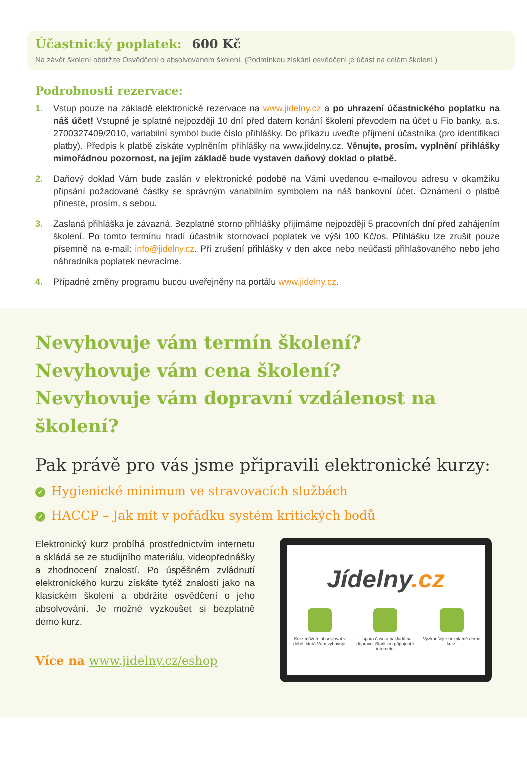Účastnický poplatek: 600 Kč
Na závěr školení obdržíte Osvědčení o absolvovaném školení. (Podmínkou získání osvědčení je účast na celém školení.)
Podrobnosti rezervace:
1. Vstup pouze na základě elektronické rezervace na www.jidelny.cz a po uhrazení účastnického poplatku na náš účet! Vstupné je splatné nejpozději 10 dní před datem konání školení převodem na účet u Fio banky, a.s. 2700327409/2010, variabilní symbol bude číslo přihlášky. Do příkazu uveďte příjmení účastníka (pro identifikaci platby). Předpis k platbě získáte vyplněním přihlášky na www.jidelny.cz. Věnujte, prosím, vyplnění přihlášky mimořádnou pozornost, na jejím základě bude vystaven daňový doklad o platbě.
2. Daňový doklad Vám bude zaslán v elektronické podobě na Vámi uvedenou e-mailovou adresu v okamžiku připsání požadované částky se správným variabilním symbolem na náš bankovní účet. Oznámení o platbě přineste, prosím, s sebou.
3. Zaslaná přihláška je závazná. Bezplatné storno přihlášky přijímáme nejpozději 5 pracovních dní před zahájením školení. Po tomto termínu hradí účastník stornovací poplatek ve výši 100 Kč/os. Přihlášku lze zrušit pouze písemně na e-mail: info@jidelny.cz. Při zrušení přihlášky v den akce nebo neúčasti přihlašovaného nebo jeho náhradníka poplatek nevracíme.
4. Případné změny programu budou uveřejněny na portálu www.jidelny.cz.
Nevyhovuje vám termín školení?
Nevyhovuje vám cena školení?
Nevyhovuje vám dopravní vzdálenost na školení?
Pak právě pro vás jsme připravili elektronické kurzy:
✓ Hygienické minimum ve stravovacích službách
✓ HACCP – Jak mít v pořádku systém kritických bodů
Elektronický kurz probíhá prostřednictvím internetu a skládá se ze studijního materiálu, videopřednášky a zhodnocení znalostí. Po úspěšném zvládnutí elektronického kurzu získáte tytéž znalosti jako na klasickém školení a obdržíte osvědčení o jeho absolvování. Je možné vyzkoušet si bezplatně demo kurz.
Více na www.jidelny.cz/eshop
Jídelny.cz
Kurz můžete absolvovat v době, která Vám vyhovuje.
Úspora času a nákladů na dopravu. Stačí jen připojení k internetu.
Vyzkoušejte bezplatně demo kurz.